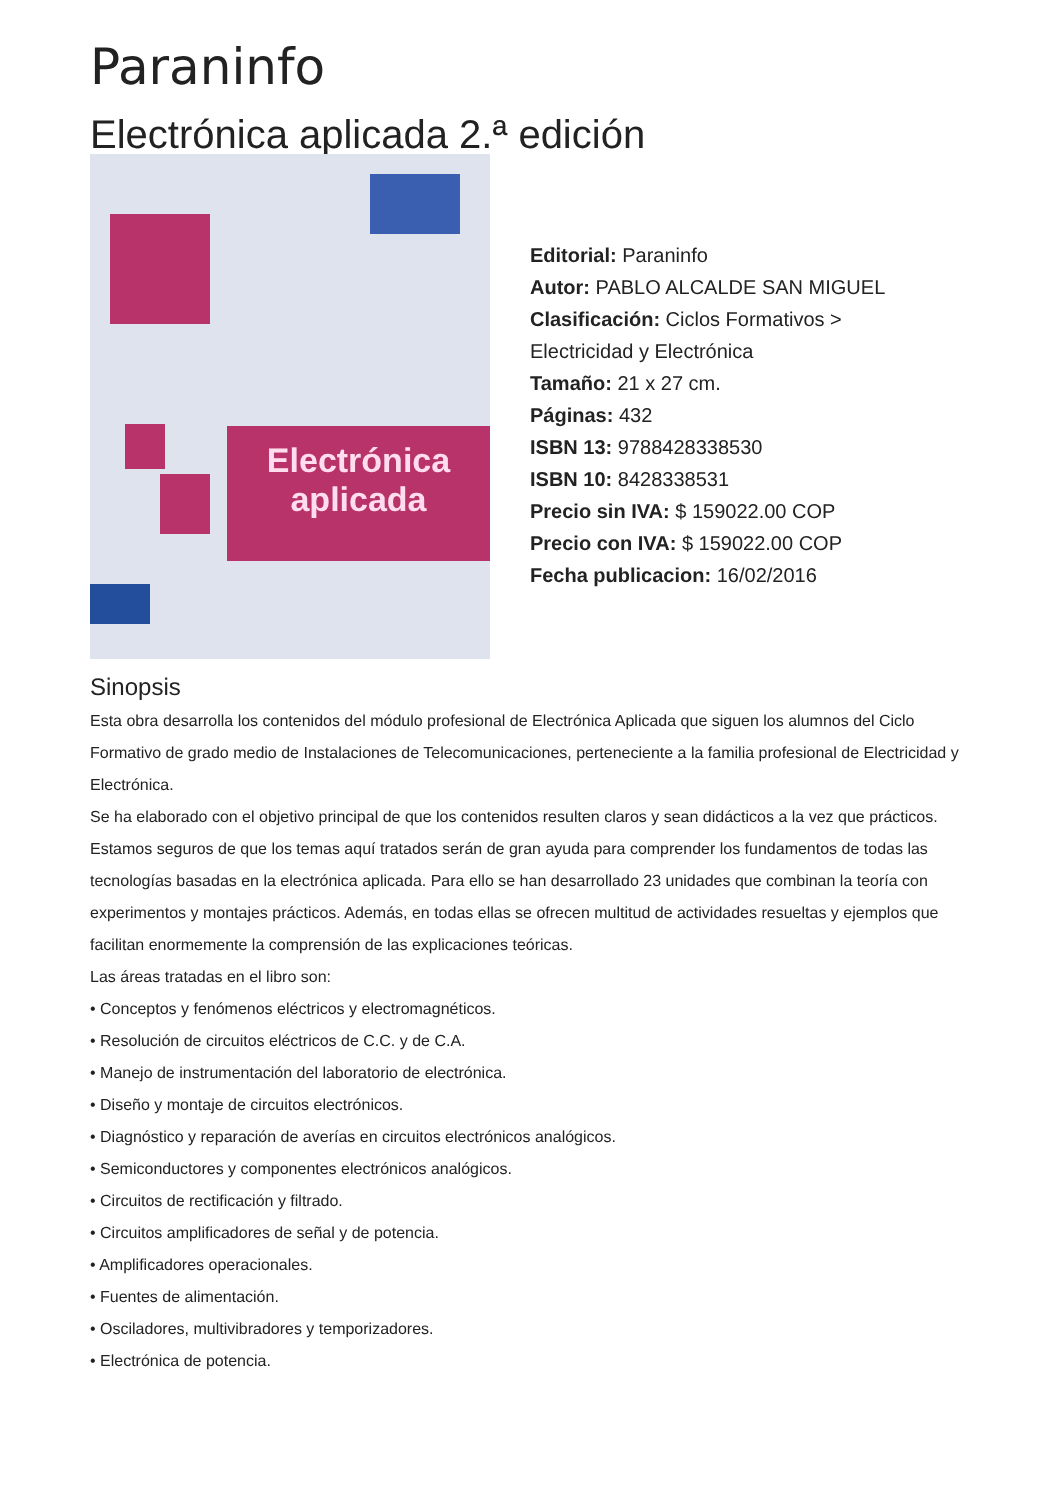Paraninfo
Electrónica aplicada 2.ª edición
Electrónica aplicada
Editorial: Paraninfo
Autor: PABLO ALCALDE SAN MIGUEL
Clasificación: Ciclos Formativos >
Electricidad y Electrónica
Tamaño: 21 x 27 cm.
Páginas: 432
ISBN 13: 9788428338530
ISBN 10: 8428338531
Precio sin IVA: $ 159022.00 COP
Precio con IVA: $ 159022.00 COP
Fecha publicacion: 16/02/2016
Sinopsis
Esta obra desarrolla los contenidos del módulo profesional de Electrónica Aplicada que siguen los alumnos del Ciclo Formativo de grado medio de Instalaciones de Telecomunicaciones, perteneciente a la familia profesional de Electricidad y Electrónica.
Se ha elaborado con el objetivo principal de que los contenidos resulten claros y sean didácticos a la vez que prácticos. Estamos seguros de que los temas aquí tratados serán de gran ayuda para comprender los fundamentos de todas las tecnologías basadas en la electrónica aplicada. Para ello se han desarrollado 23 unidades que combinan la teoría con experimentos y montajes prácticos. Además, en todas ellas se ofrecen multitud de actividades resueltas y ejemplos que facilitan enormemente la comprensión de las explicaciones teóricas.
Las áreas tratadas en el libro son:
• Conceptos y fenómenos eléctricos y electromagnéticos.
• Resolución de circuitos eléctricos de C.C. y de C.A.
• Manejo de instrumentación del laboratorio de electrónica.
• Diseño y montaje de circuitos electrónicos.
• Diagnóstico y reparación de averías en circuitos electrónicos analógicos.
• Semiconductores y componentes electrónicos analógicos.
• Circuitos de rectificación y filtrado.
• Circuitos amplificadores de señal y de potencia.
• Amplificadores operacionales.
• Fuentes de alimentación.
• Osciladores, multivibradores y temporizadores.
• Electrónica de potencia.